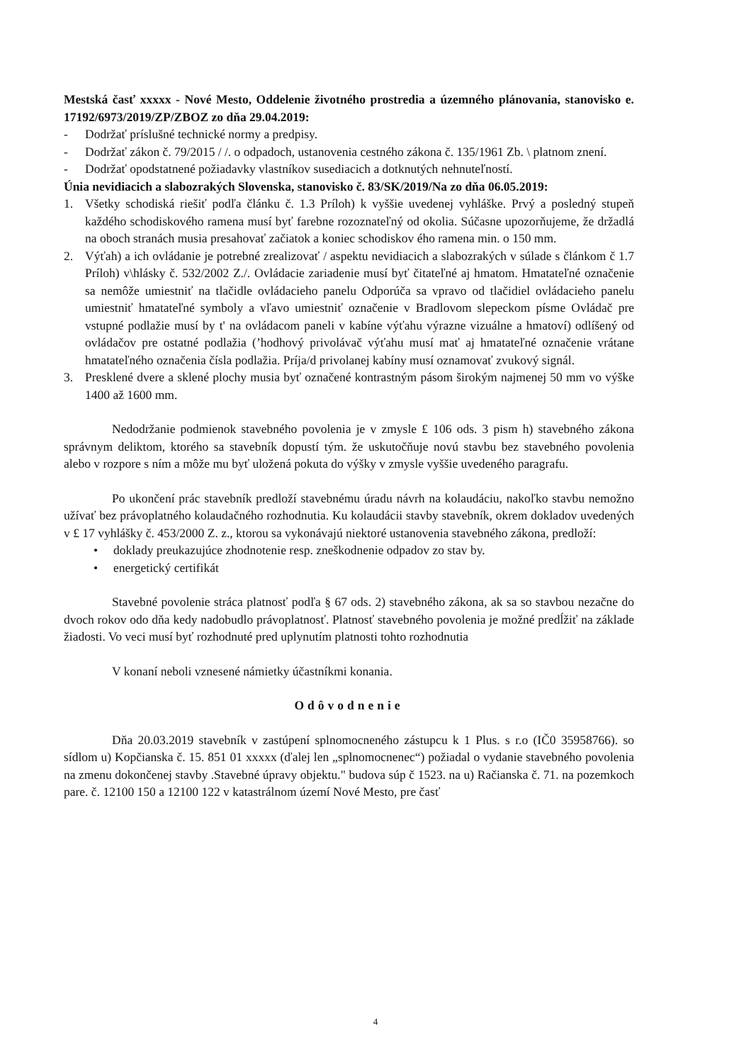Mestská časť xxxxx - Nové Mesto, Oddelenie životného prostredia a územného plánovania, stanovisko e. 17192/6973/2019/ZP/ZBOZ zo dňa 29.04.2019:
- Dodržať príslušné technické normy a predpisy.
- Dodržať zákon č. 79/2015 / /. o odpadoch, ustanovenia cestného zákona č. 135/1961 Zb. \ platnom znení.
- Dodržať opodstatnené požiadavky vlastníkov susediacich a dotknutých nehnuteľností.
Únia nevidiacich a slabozrakých Slovenska, stanovisko č. 83/SK/2019/Na zo dňa 06.05.2019:
1. Všetky schodiská riešiť podľa článku č. 1.3 Príloh) k vyššie uvedenej vyhláške. Prvý a posledný stupeň každého schodiskového ramena musí byť farebne rozoznateľný od okolia. Súčasne upozorňujeme, že držadlá na oboch stranách musia presahovať začiatok a koniec schodiskov ého ramena min. o 150 mm.
2. Výťah) a ich ovládanie je potrebné zrealizovať / aspektu nevidiacich a slabozrakých v súlade s článkom č 1.7 Príloh) v\hlásky č. 532/2002 Z./. Ovládacie zariadenie musí byť čitateľné aj hmatom. Hmatateľné označenie sa nemôže umiestniť na tlačidle ovládacieho panelu Odporúča sa vpravo od tlačidiel ovládacieho panelu umiestniť hmatateľné symboly a vľavo umiestniť označenie v Bradlovom slepeckom písme Ovládač pre vstupné podlažie musí by t' na ovládacom paneli v kabíne výťahu výrazne vizuálne a hmatoví) odlíšený od ovládačov pre ostatné podlažia (’hodhový privolávač výťahu musí mať aj hmatateľné označenie vrátane hmatateľného označenia čísla podlažia. Príja/d privolanej kabíny musí oznamovať zvukový signál.
3. Presklené dvere a sklené plochy musia byť označené kontrastným pásom širokým najmenej 50 mm vo výške 1400 až 1600 mm.
Nedodržanie podmienok stavebného povolenia je v zmysle £ 106 ods. 3 pism h) stavebného zákona správnym deliktom, ktorého sa stavebník dopustí tým. že uskutočňuje novú stavbu bez stavebného povolenia alebo v rozpore s ním a môže mu byť uložená pokuta do výšky v zmysle vyššie uvedeného paragrafu.
Po ukončení prác stavebník predloží stavebnému úradu návrh na kolaudáciu, nakoľko stavbu nemožno užívať bez právoplatného kolaudačného rozhodnutia. Ku kolaudácii stavby stavebník, okrem dokladov uvedených v £ 17 vyhlášky č. 453/2000 Z. z., ktorou sa vykonávajú niektoré ustanovenia stavebného zákona, predloží:
• doklady preukazujúce zhodnotenie resp. zneškodnenie odpadov zo stav by.
• energetický certifikát
Stavebné povolenie stráca platnosť podľa § 67 ods. 2) stavebného zákona, ak sa so stavbou nezačne do dvoch rokov odo dňa kedy nadobudlo právoplatnosť. Platnosť stavebného povolenia je možné predĺžiť na základe žiadosti. Vo veci musí byť rozhodnuté pred uplynutím platnosti tohto rozhodnutia
V konaní neboli vznesené námietky účastníkmi konania.
Odôvodnenie
Dňa 20.03.2019 stavebník v zastúpení splnomocneného zástupcu k 1 Plus. s r.o (IČ0 35958766). so sídlom u) Kopčianska č. 15. 851 01 xxxxx (ďalej len „splnomocnenec“) požiadal o vydanie stavebného povolenia na zmenu dokončenej stavby .Stavebné úpravy objektu." budova súp č 1523. na u) Račianska č. 71. na pozemkoch pare. č. 12100 150 a 12100 122 v katastrálnom území Nové Mesto, pre časť
4